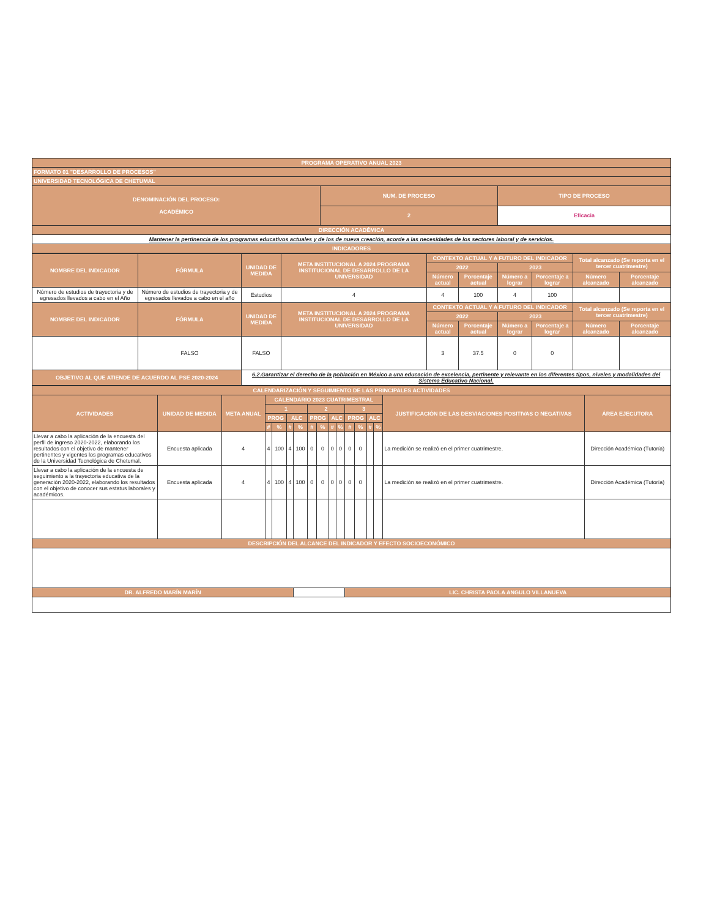| PROGRAMA OPERATIVO ANUAL 2023 | | |
| --- | --- | --- |
| FORMATO 01 "DESARROLLO DE PROCESOS" | | |
| UNIVERSIDAD TECNOLÓGICA DE CHETUMAL | | |
| DENOMINACIÓN DEL PROCESO: ACADÉMICO | NUM. DE PROCESO | TIPO DE PROCESO |
| | 2 | Eficacia |
| DIRECCIÓN ACADÉMICA | | |
| Mantener la pertinencia de los programas educativos actuales y de los de nueva creación, acorde a las necesidades de los sectores laboral y de servicios. | | |
| INDICADORES | | |
| NOMBRE DEL INDICADOR | FÓRMULA | UNIDAD DE MEDIDA | META INSTITUCIONAL A 2024 PROGRAMA INSTITUCIONAL DE DESARROLLO DE LA UNIVERSIDAD | CONTEXTO ACTUAL Y A FUTURO DEL INDICADOR | | | | Total alcanzado (Se reporta en el tercer cuatrimestre) | |
| --- | --- | --- | --- | --- | --- | --- | --- | --- | --- |
| | | | | 2022 | | 2023 | | | |
| | | | | Número actual | Porcentaje actual | Número a lograr | Porcentaje a lograr | Número alcanzado | Porcentaje alcanzado |
| Número de estudios de trayectoria y de egresados llevados a cabo en el Año | Número de estudios de trayectoria y de egresados llevados a cabo en el año | Estudios | 4 | 4 | 100 | 4 | 100 | | |
| NOMBRE DEL INDICADOR | FÓRMULA | UNIDAD DE MEDIDA | META INSTITUCIONAL A 2024 PROGRAMA INSTITUCIONAL DE DESARROLLO DE LA UNIVERSIDAD | CONTEXTO ACTUAL Y A FUTURO DEL INDICADOR | | | | Total alcanzado (Se reporta en el tercer cuatrimestre) | |
| | | | | 2022 | | 2023 | | | |
| | | | | Número actual | Porcentaje actual | Número a lograr | Porcentaje a lograr | Número alcanzado | Porcentaje alcanzado |
| | FALSO | FALSO | | 3 | 37.5 | 0 | 0 | | |
| OBJETIVO AL QUE ATIENDE DE ACUERDO AL PSE 2020-2024 | | 6.2.Garantizar el derecho de la población en México a una educación de excelencia, pertinente y relevante en los diferentes tipos, niveles y modalidades del Sistema Educativo Nacional. | | | | | | | |
| CALENDARIZACIÓN Y SEGUIMIENTO DE LAS PRINCIPALES ACTIVIDADES | | | | | | | | | | | | | | | | |
| --- | --- | --- | --- | --- | --- | --- | --- | --- | --- | --- | --- | --- | --- | --- | --- | --- |
| ACTIVIDADES | UNIDAD DE MEDIDA | META ANUAL | CALENDARIO 2023 CUATRIMESTRAL | | | | | | | | | | | | JUSTIFICACIÓN DE LAS DESVIACIONES POSITIVAS O NEGATIVAS | ÁREA EJECUTORA |
| | | | 1 | | | | 2 | | | | 3 | | | | | |
| | | | PROG | | ALC | | PROG | | ALC | | PROG | | ALC | | | |
| | | | # | % | # | % | # | % | # | % | # | % | # | % | | |
| Llevar a cabo la aplicación de la encuesta del perfil de ingreso 2020-2022, elaborando los resultados con el objetivo de mantener pertinentes y vigentes los programas educativos de la Universidad Tecnológica de Chetumal. | Encuesta aplicada | 4 | 4 | 100 | 4 | 100 | 0 | 0 | 0 | 0 | 0 | 0 | | | La medición se realizó en el primer cuatrimestre. | Dirección Académica (Tutoría) |
| Llevar a cabo la aplicación de la encuesta de seguimiento a la trayectoria educativa de la generación 2020-2022, elaborando los resultados con el objetivo de conocer sus estatus laborales y académicos. | Encuesta aplicada | 4 | 4 | 100 | 4 | 100 | 0 | 0 | 0 | 0 | 0 | 0 | | | La medición se realizó en el primer cuatrimestre. | Dirección Académica (Tutoría) |
| DESCRIPCIÓN DEL ALCANCE DEL INDICADOR Y EFECTO SOCIOECONÓMICO | | | | | | | | | | | | | | | | |
| DR. ALFREDO MARÍN MARÍN | | | | | | | | | | | LIC. CHRISTA PAOLA ANGULO VILLANUEVA | | | | | |